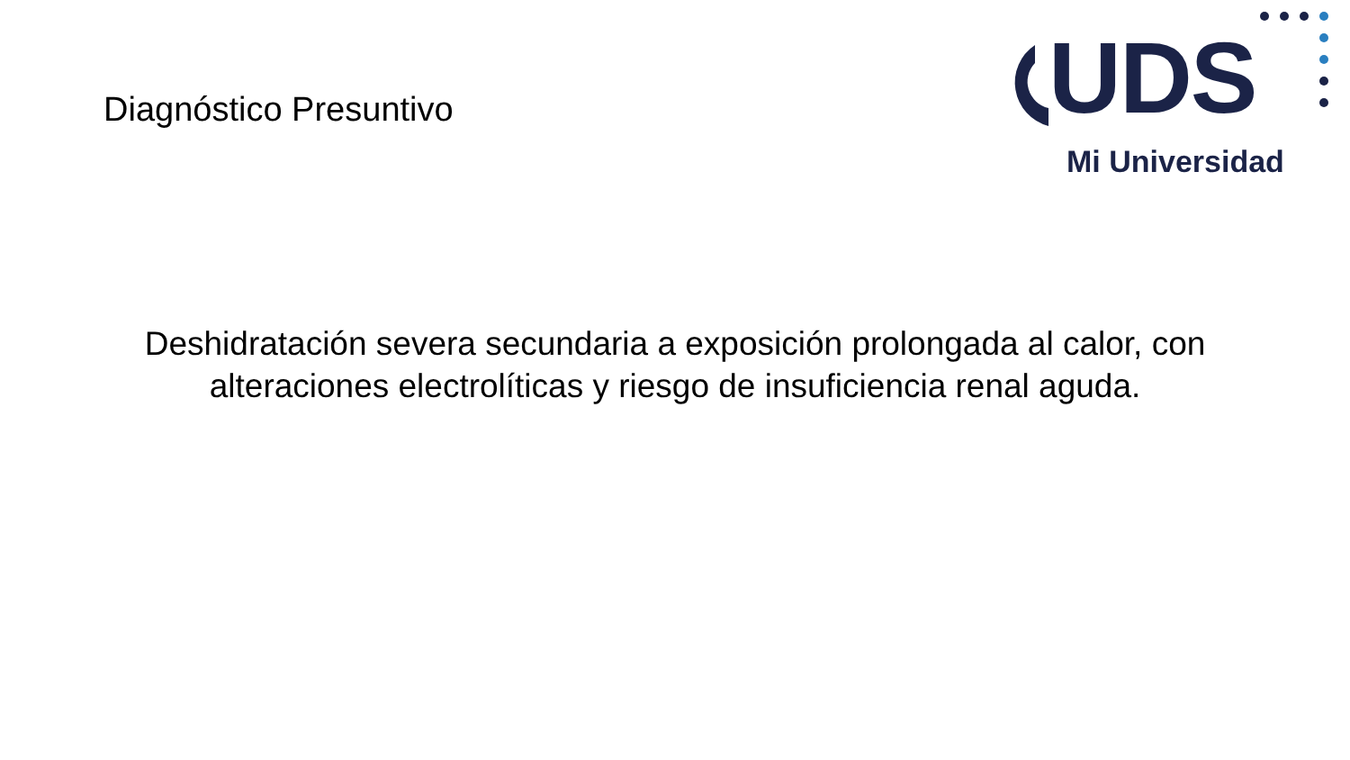Diagnóstico Presuntivo
UDS
Mi Universidad
Deshidratación severa secundaria a exposición prolongada al calor, con alteraciones electrolíticas y riesgo de insuficiencia renal aguda.